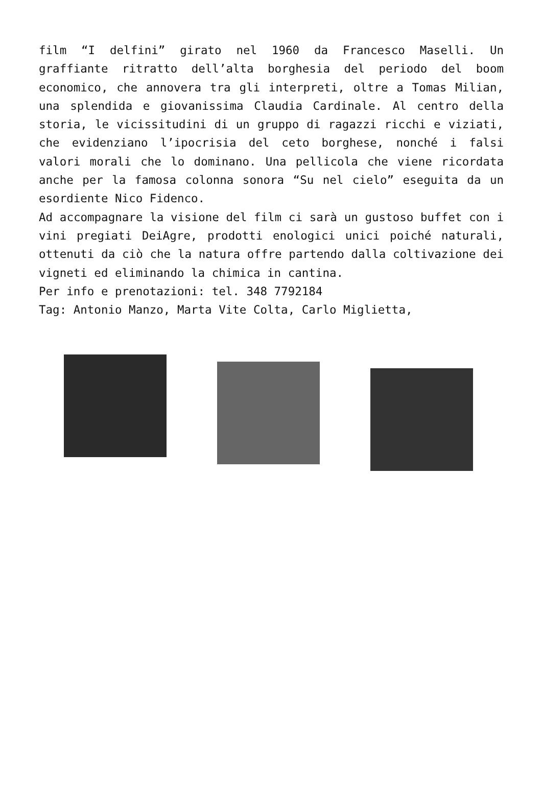film “I delfini” girato nel 1960 da Francesco Maselli. Un graffiante ritratto dell’alta borghesia del periodo del boom economico, che annovera tra gli interpreti, oltre a Tomas Milian, una splendida e giovanissima Claudia Cardinale. Al centro della storia, le vicissitudini di un gruppo di ragazzi ricchi e viziati, che evidenziano l’ipocrisia del ceto borghese, nonché i falsi valori morali che lo dominano. Una pellicola che viene ricordata anche per la famosa colonna sonora “Su nel cielo” eseguita da un esordiente Nico Fidenco.
Ad accompagnare la visione del film ci sarà un gustoso buffet con i vini pregiati DeiAgre, prodotti enologici unici poiché naturali, ottenuti da ciò che la natura offre partendo dalla coltivazione dei vigneti ed eliminando la chimica in cantina.
Per info e prenotazioni: tel. 348 7792184
Tag: Antonio Manzo, Marta Vite Colta, Carlo Miglietta,